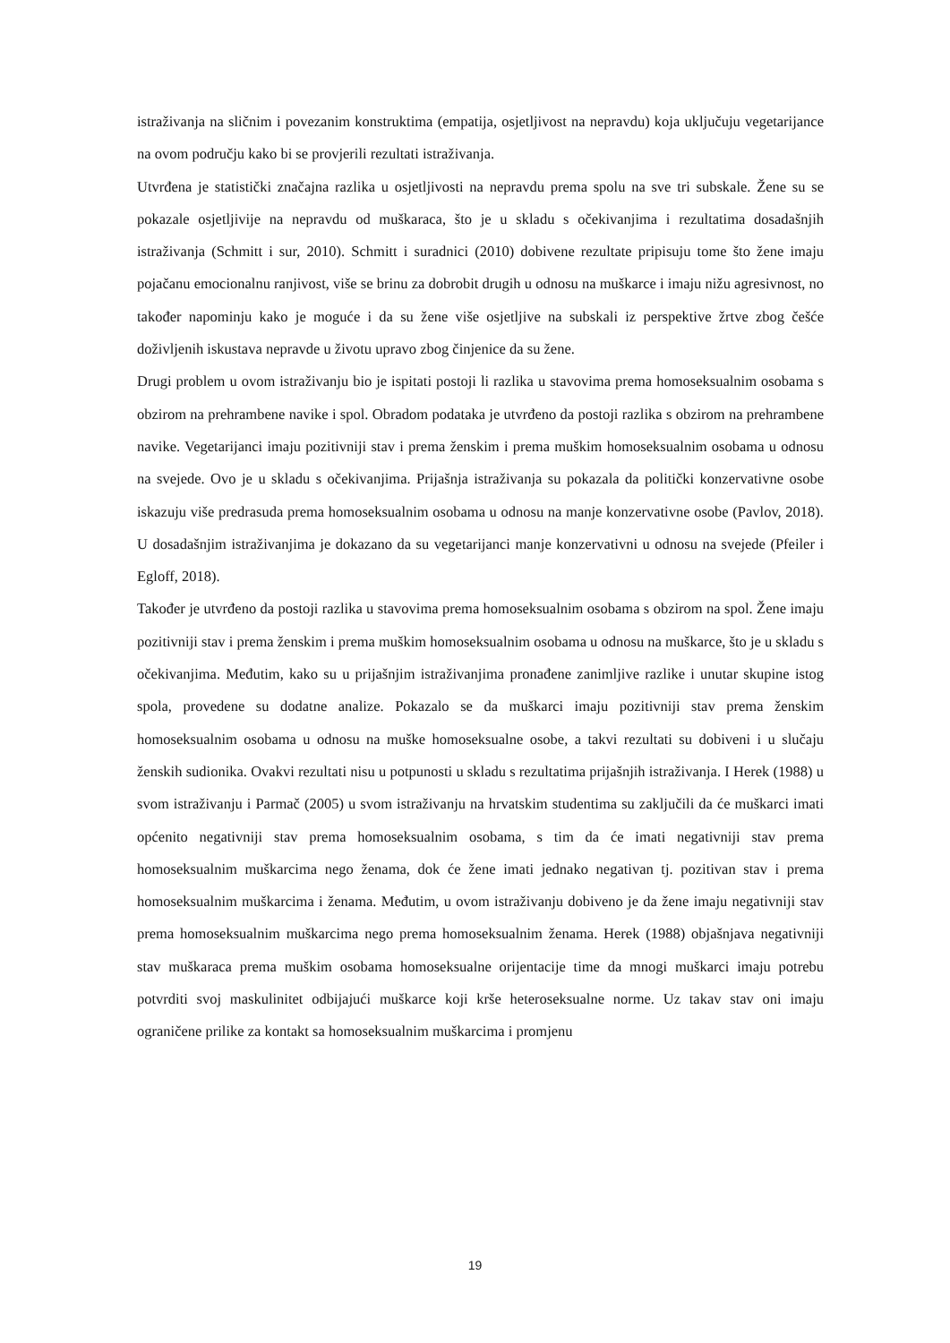istraživanja na sličnim i povezanim konstruktima (empatija, osjetljivost na nepravdu) koja uključuju vegetarijance na ovom području kako bi se provjerili rezultati istraživanja.
Utvrđena je statistički značajna razlika u osjetljivosti na nepravdu prema spolu na sve tri subskale. Žene su se pokazale osjetljivije na nepravdu od muškaraca, što je u skladu s očekivanjima i rezultatima dosadašnjih istraživanja (Schmitt i sur, 2010). Schmitt i suradnici (2010) dobivene rezultate pripisuju tome što žene imaju pojačanu emocionalnu ranjivost, više se brinu za dobrobit drugih u odnosu na muškarce i imaju nižu agresivnost, no također napominju kako je moguće i da su žene više osjetljive na subskali iz perspektive žrtve zbog češće doživljenih iskustava nepravde u životu upravo zbog činjenice da su žene.
Drugi problem u ovom istraživanju bio je ispitati postoji li razlika u stavovima prema homoseksualnim osobama s obzirom na prehrambene navike i spol. Obradom podataka je utvrđeno da postoji razlika s obzirom na prehrambene navike. Vegetarijanci imaju pozitivniji stav i prema ženskim i prema muškim homoseksualnim osobama u odnosu na svejede. Ovo je u skladu s očekivanjima. Prijašnja istraživanja su pokazala da politički konzervativne osobe iskazuju više predrasuda prema homoseksualnim osobama u odnosu na manje konzervativne osobe (Pavlov, 2018). U dosadašnjim istraživanjima je dokazano da su vegetarijanci manje konzervativni u odnosu na svejede (Pfeiler i Egloff, 2018).
Također je utvrđeno da postoji razlika u stavovima prema homoseksualnim osobama s obzirom na spol. Žene imaju pozitivniji stav i prema ženskim i prema muškim homoseksualnim osobama u odnosu na muškarce, što je u skladu s očekivanjima. Međutim, kako su u prijašnjim istraživanjima pronađene zanimljive razlike i unutar skupine istog spola, provedene su dodatne analize. Pokazalo se da muškarci imaju pozitivniji stav prema ženskim homoseksualnim osobama u odnosu na muške homoseksualne osobe, a takvi rezultati su dobiveni i u slučaju ženskih sudionika. Ovakvi rezultati nisu u potpunosti u skladu s rezultatima prijašnjih istraživanja. I Herek (1988) u svom istraživanju i Parmač (2005) u svom istraživanju na hrvatskim studentima su zaključili da će muškarci imati općenito negativniji stav prema homoseksualnim osobama, s tim da će imati negativniji stav prema homoseksualnim muškarcima nego ženama, dok će žene imati jednako negativan tj. pozitivan stav i prema homoseksualnim muškarcima i ženama. Međutim, u ovom istraživanju dobiveno je da žene imaju negativniji stav prema homoseksualnim muškarcima nego prema homoseksualnim ženama. Herek (1988) objašnjava negativniji stav muškaraca prema muškim osobama homoseksualne orijentacije time da mnogi muškarci imaju potrebu potvrditi svoj maskulinitet odbijajući muškarce koji krše heteroseksualne norme. Uz takav stav oni imaju ograničene prilike za kontakt sa homoseksualnim muškarcima i promjenu
19